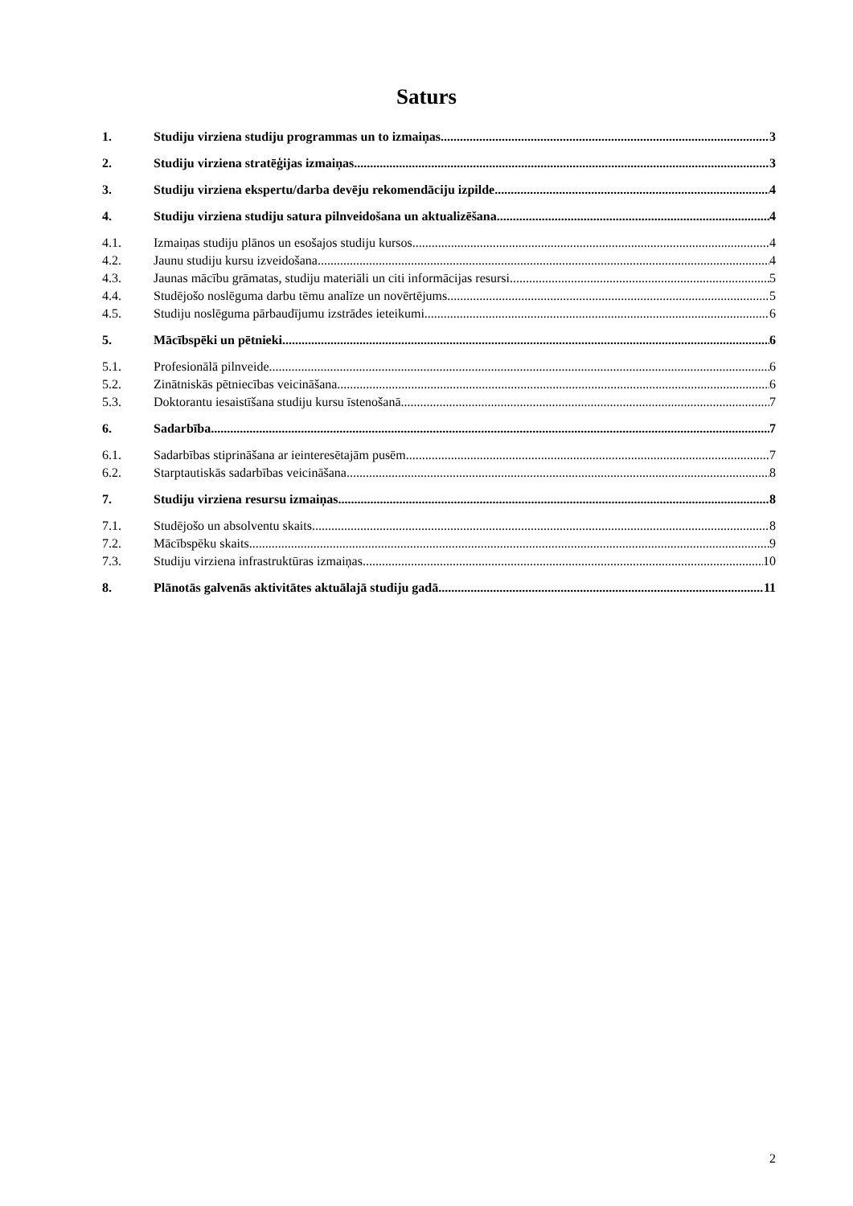Saturs
1. Studiju virziena studiju programmas un to izmaiņas 3
2. Studiju virziena stratēģijas izmaiņas 3
3. Studiju virziena ekspertu/darba devēju rekomendāciju izpilde 4
4. Studiju virziena studiju satura pilnveidošana un aktualizēšana 4
4.1. Izmaiņas studiju plānos un esošajos studiju kursos 4
4.2. Jaunu studiju kursu izveidošana 4
4.3. Jaunas mācību grāmatas, studiju materiāli un citi informācijas resursi 5
4.4. Studējošo noslēguma darbu tēmu analīze un novērtējums 5
4.5. Studiju noslēguma pārbaudījumu izstrādes ieteikumi 6
5. Mācībspēki un pētnieki 6
5.1. Profesionālā pilnveide 6
5.2. Zinātniskās pētniecības veicināšana 6
5.3. Doktorantu iesaistīšana studiju kursu īstenošanā 7
6. Sadarbība 7
6.1. Sadarbības stiprināšana ar ieinteresētajām pusēm 7
6.2. Starptautiskās sadarbības veicināšana 8
7. Studiju virziena resursu izmaiņas 8
7.1. Studējošo un absolventu skaits 8
7.2. Mācībspēku skaits 9
7.3. Studiju virziena infrastruktūras izmaiņas 10
8. Plānotās galvenās aktivitātes aktuālajā studiju gadā 11
2